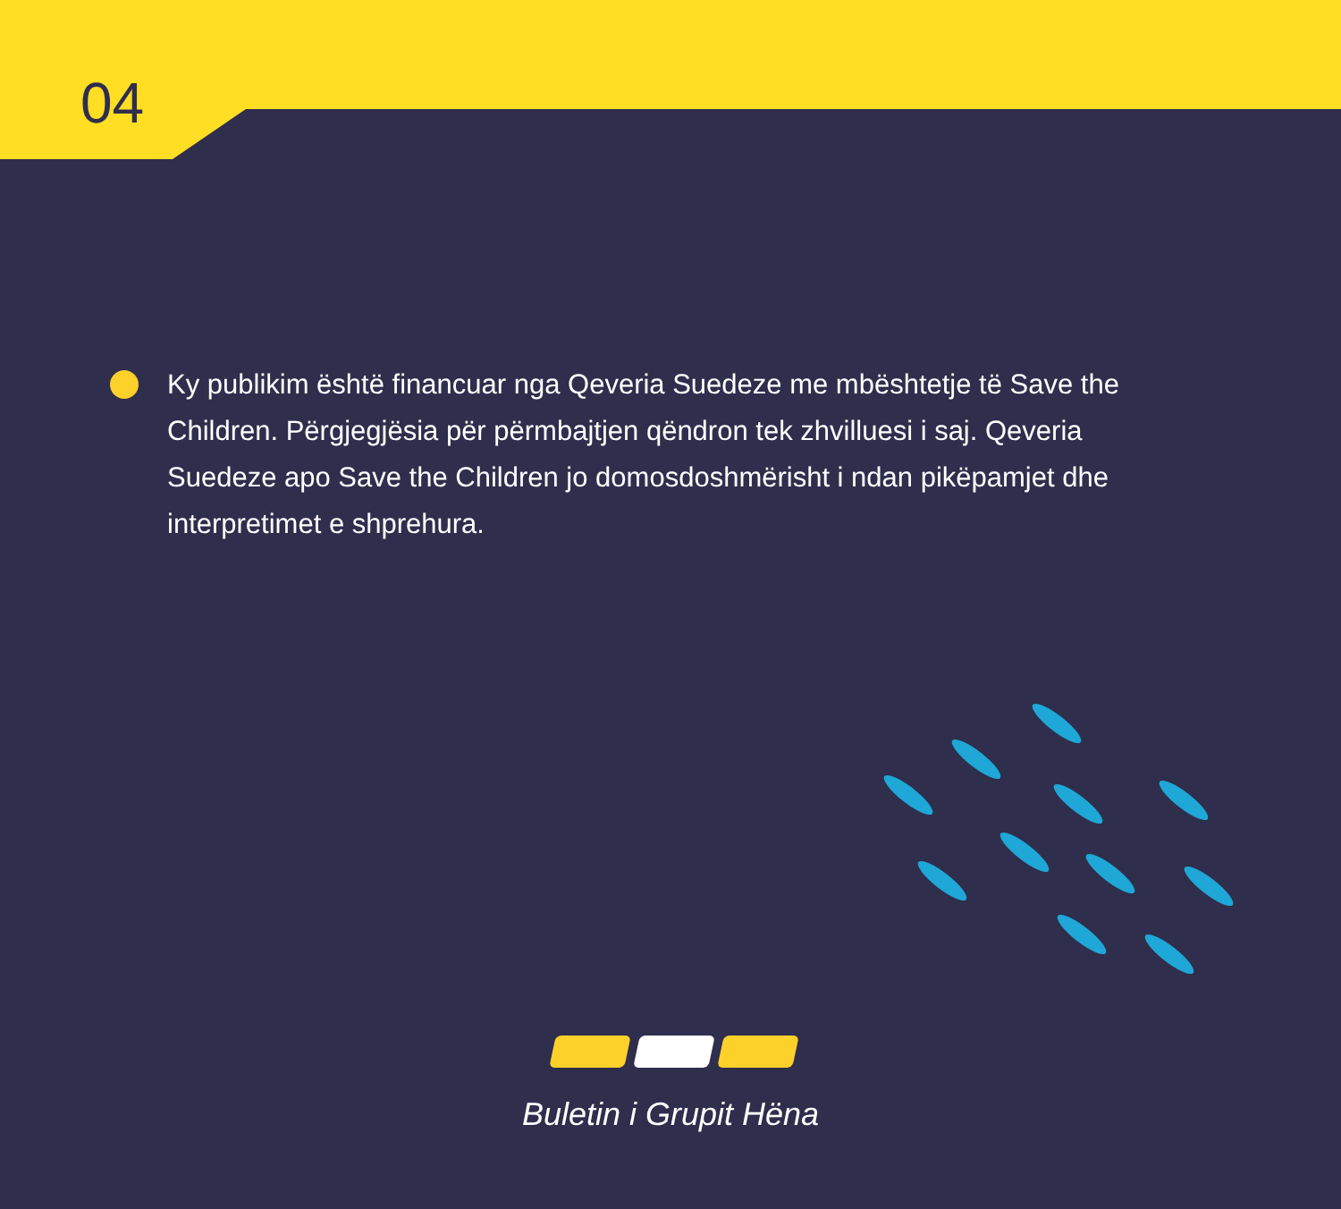04
Ky publikim është financuar nga Qeveria Suedeze me mbështetje të Save the Children. Përgjegjësia për përmbajtjen qëndron tek zhvilluesi i saj. Qeveria Suedeze apo Save the Children jo domosdoshmërisht i ndan pikëpamjet dhe interpretimet e shprehura.
Buletin i Grupit Hëna